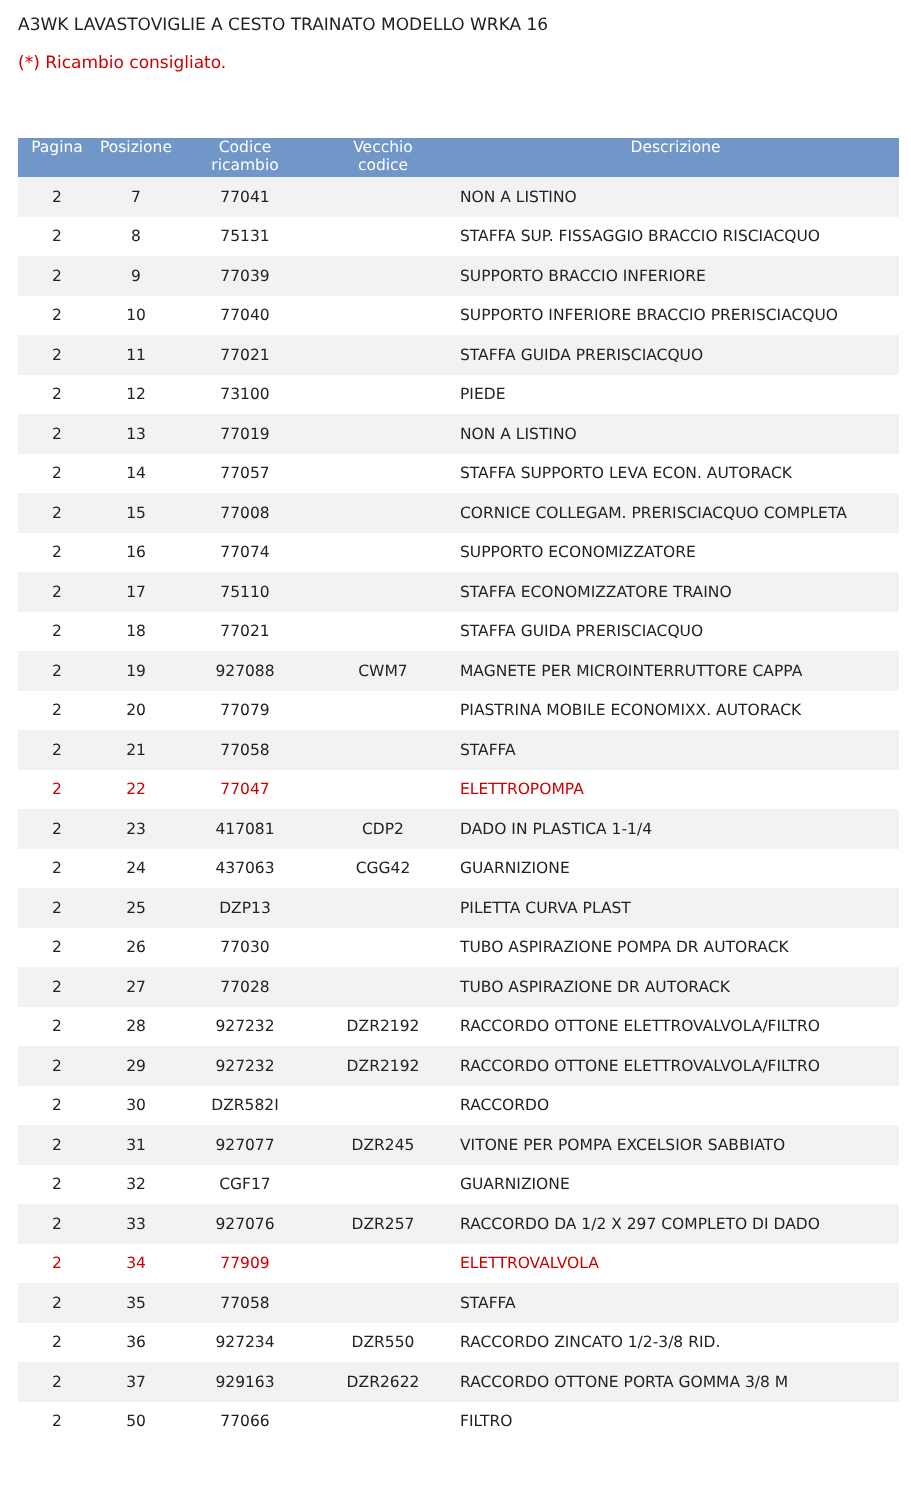A3WK LAVASTOVIGLIE A CESTO TRAINATO MODELLO WRKA 16
(*) Ricambio consigliato.
| Pagina | Posizione | Codice ricambio | Vecchio codice | Descrizione |
| --- | --- | --- | --- | --- |
| 2 | 7 | 77041 | | NON A LISTINO |
| 2 | 8 | 75131 | | STAFFA SUP. FISSAGGIO BRACCIO RISCIACQUO |
| 2 | 9 | 77039 | | SUPPORTO BRACCIO INFERIORE |
| 2 | 10 | 77040 | | SUPPORTO INFERIORE BRACCIO PRERISCIACQUO |
| 2 | 11 | 77021 | | STAFFA GUIDA PRERISCIACQUO |
| 2 | 12 | 73100 | | PIEDE |
| 2 | 13 | 77019 | | NON A LISTINO |
| 2 | 14 | 77057 | | STAFFA SUPPORTO LEVA ECON. AUTORACK |
| 2 | 15 | 77008 | | CORNICE COLLEGAM. PRERISCIACQUO COMPLETA |
| 2 | 16 | 77074 | | SUPPORTO ECONOMIZZATORE |
| 2 | 17 | 75110 | | STAFFA ECONOMIZZATORE TRAINO |
| 2 | 18 | 77021 | | STAFFA GUIDA PRERISCIACQUO |
| 2 | 19 | 927088 | CWM7 | MAGNETE PER MICROINTERRUTTORE CAPPA |
| 2 | 20 | 77079 | | PIASTRINA MOBILE ECONOMIXX. AUTORACK |
| 2 | 21 | 77058 | | STAFFA |
| 2 | 22 | 77047 | | ELETTROPOMPA |
| 2 | 23 | 417081 | CDP2 | DADO IN PLASTICA 1-1/4 |
| 2 | 24 | 437063 | CGG42 | GUARNIZIONE |
| 2 | 25 | DZP13 | | PILETTA CURVA PLAST |
| 2 | 26 | 77030 | | TUBO ASPIRAZIONE POMPA DR AUTORACK |
| 2 | 27 | 77028 | | TUBO ASPIRAZIONE DR AUTORACK |
| 2 | 28 | 927232 | DZR2192 | RACCORDO OTTONE ELETTROVALVOLA/FILTRO |
| 2 | 29 | 927232 | DZR2192 | RACCORDO OTTONE ELETTROVALVOLA/FILTRO |
| 2 | 30 | DZR582I | | RACCORDO |
| 2 | 31 | 927077 | DZR245 | VITONE PER POMPA EXCELSIOR SABBIATO |
| 2 | 32 | CGF17 | | GUARNIZIONE |
| 2 | 33 | 927076 | DZR257 | RACCORDO DA 1/2 X 297 COMPLETO DI DADO |
| 2 | 34 | 77909 | | ELETTROVALVOLA |
| 2 | 35 | 77058 | | STAFFA |
| 2 | 36 | 927234 | DZR550 | RACCORDO ZINCATO 1/2-3/8 RID. |
| 2 | 37 | 929163 | DZR2622 | RACCORDO OTTONE PORTA GOMMA 3/8 M |
| 2 | 50 | 77066 | | FILTRO |